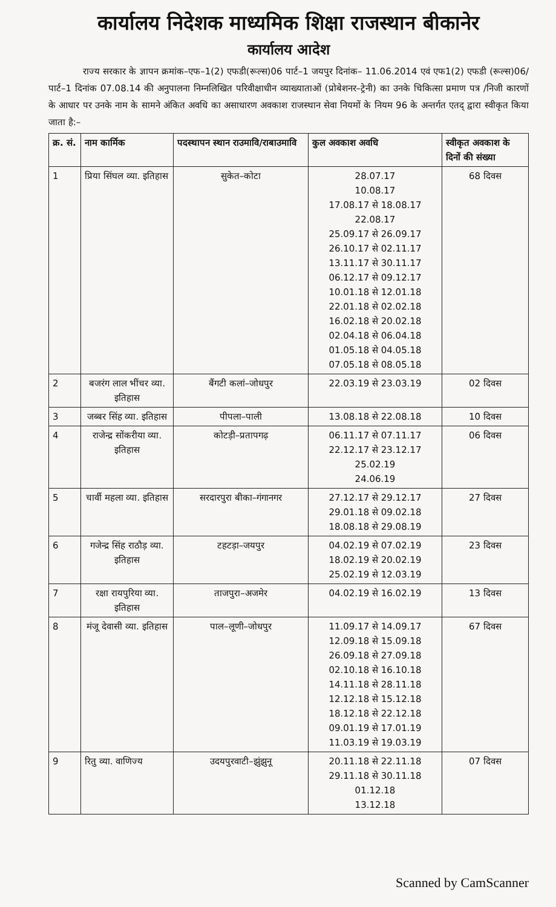कार्यालय निदेशक माध्यमिक शिक्षा राजस्थान बीकानेर
कार्यालय आदेश
राज्य सरकार के ज्ञापन क्रमांक–एफ–1(2) एफडी(रूल्स)06 पार्ट–1 जयपुर दिनांक– 11.06.2014 एवं एफ1(2) एफडी (रूल्स)06/पार्ट–1 दिनांक 07.08.14 की अनुपालना निम्नलिखित परिवीक्षाधीन व्याख्याताओं (प्रोबेशनर–ट्रेनी) का उनके चिकित्सा प्रमाण पत्र /निजी कारणों के आधार पर उनके नाम के सामने अंकित अवधि का असाधारण अवकाश राजस्थान सेवा नियमों के नियम 96 के अन्तर्गत एतद् द्वारा स्वीकृत किया जाता है:–
| क्र. सं. | नाम कार्मिक | पदस्थापन स्थान राउमावि/राबाउमावि | कुल अवकाश अवधि | स्वीकृत अवकाश के दिनों की संख्या |
| --- | --- | --- | --- | --- |
| 1 | प्रिया सिंघल व्या. इतिहास | सुकेत–कोटा | 28.07.17 10.08.17 17.08.17 से 18.08.17 22.08.17 25.09.17 से 26.09.17 26.10.17 से 02.11.17 13.11.17 से 30.11.17 06.12.17 से 09.12.17 10.01.18 से 12.01.18 22.01.18 से 02.02.18 16.02.18 से 20.02.18 02.04.18 से 06.04.18 01.05.18 से 04.05.18 07.05.18 से 08.05.18 | 68 दिवस |
| 2 | बजरंग लाल भींचर व्या. इतिहास | बैंगटी कलां–जोधपुर | 22.03.19 से 23.03.19 | 02 दिवस |
| 3 | जब्बर सिंह व्या. इतिहास | पीपला–पाली | 13.08.18 से 22.08.18 | 10 दिवस |
| 4 | राजेन्द्र सोंकरीया व्या. इतिहास | कोटड़ी–प्रतापगढ़ | 06.11.17 से 07.11.17 22.12.17 से 23.12.17 25.02.19 24.06.19 | 06 दिवस |
| 5 | चार्वी महला व्या. इतिहास | सरदारपुरा बीका–गंगानगर | 27.12.17 से 29.12.17 29.01.18 से 09.02.18 18.08.18 से 29.08.19 | 27 दिवस |
| 6 | गजेन्द्र सिंह राठौड़ व्या. इतिहास | टहटड़ा–जयपुर | 04.02.19 से 07.02.19 18.02.19 से 20.02.19 25.02.19 से 12.03.19 | 23 दिवस |
| 7 | रक्षा रायपुरिया व्या. इतिहास | ताजपुरा–अजमेर | 04.02.19 से 16.02.19 | 13 दिवस |
| 8 | मंजू देवासी व्या. इतिहास | पाल–लूणी–जोधपुर | 11.09.17 से 14.09.17 12.09.18 से 15.09.18 26.09.18 से 27.09.18 02.10.18 से 16.10.18 14.11.18 से 28.11.18 12.12.18 से 15.12.18 18.12.18 से 22.12.18 09.01.19 से 17.01.19 11.03.19 से 19.03.19 | 67 दिवस |
| 9 | रितु व्या. वाणिज्य | उदयपुरवाटी–झुंझुनू | 20.11.18 से 22.11.18 29.11.18 से 30.11.18 01.12.18 13.12.18 | 07 दिवस |
Scanned by CamScanner